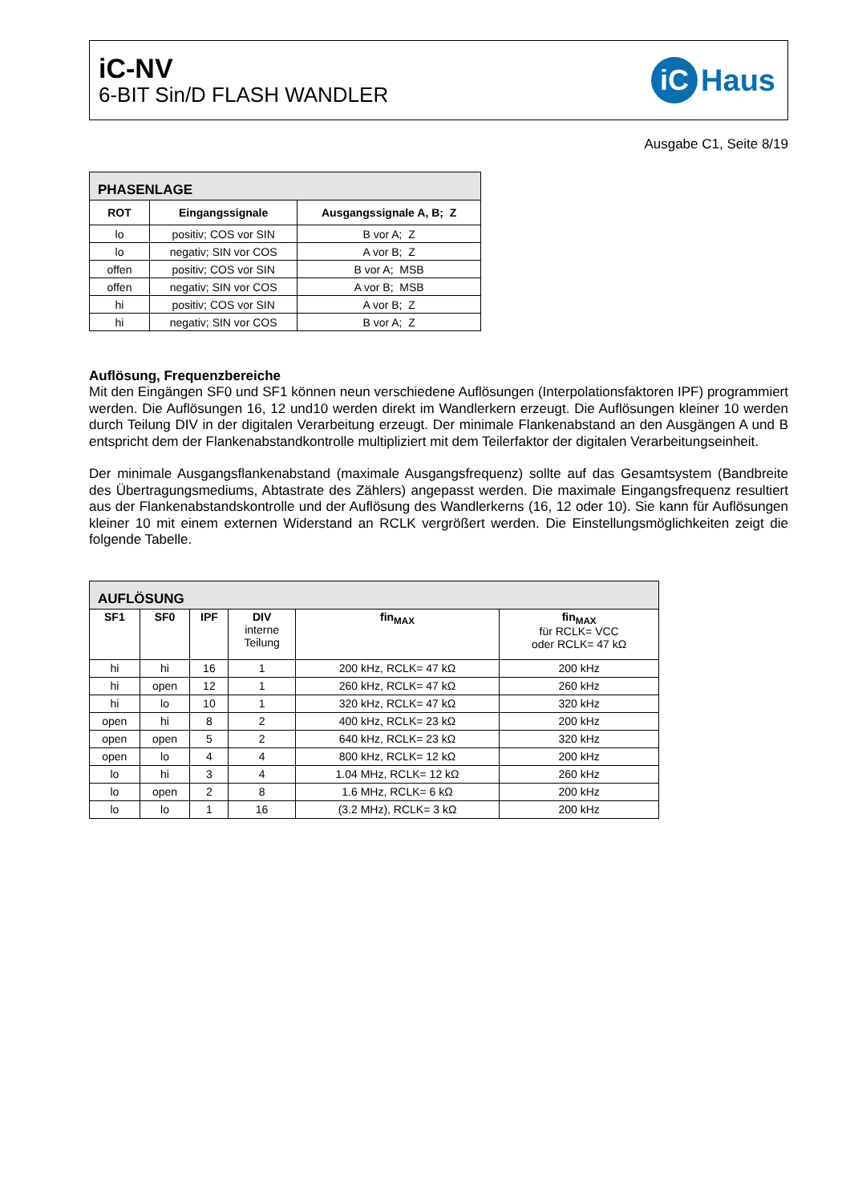iC-NV
6-BIT Sin/D FLASH WANDLER
iC Haus
Ausgabe C1, Seite 8/19
| PHASENLAGE | | |
| --- | --- | --- |
| ROT | Eingangssignale | Ausgangssignale A, B; Z |
| lo | positiv; COS vor SIN | B vor A; Z |
| lo | negativ; SIN vor COS | A vor B; Z |
| offen | positiv; COS vor SIN | B vor A; MSB |
| offen | negativ; SIN vor COS | A vor B; MSB |
| hi | positiv; COS vor SIN | A vor B; Z |
| hi | negativ; SIN vor COS | B vor A; Z |
Auflösung, Frequenzbereiche
Mit den Eingängen SF0 und SF1 können neun verschiedene Auflösungen (Interpolationsfaktoren IPF) programmiert werden. Die Auflösungen 16, 12 und10 werden direkt im Wandlerkern erzeugt. Die Auflösungen kleiner 10 werden durch Teilung DIV in der digitalen Verarbeitung erzeugt. Der minimale Flankenabstand an den Ausgängen A und B entspricht dem der Flankenabstandkontrolle multipliziert mit dem Teilerfaktor der digitalen Verarbeitungseinheit.
Der minimale Ausgangsflankenabstand (maximale Ausgangsfrequenz) sollte auf das Gesamtsystem (Bandbreite des Übertragungsmediums, Abtastrate des Zählers) angepasst werden. Die maximale Eingangsfrequenz resultiert aus der Flankenabstandskontrolle und der Auflösung des Wandlerkerns (16, 12 oder 10). Sie kann für Auflösungen kleiner 10 mit einem externen Widerstand an RCLK vergrößert werden. Die Einstellungsmöglichkeiten zeigt die folgende Tabelle.
| AUFLÖSUNG | | | | | |
| --- | --- | --- | --- | --- | --- |
| SF1 | SF0 | IPF | DIV interne Teilung | fin<sub>MAX</sub> | fin<sub>MAX</sub> für RCLK= VCC oder RCLK= 47 kΩ |
| hi | hi | 16 | 1 | 200 kHz, RCLK= 47 kΩ | 200 kHz |
| hi | open | 12 | 1 | 260 kHz, RCLK= 47 kΩ | 260 kHz |
| hi | lo | 10 | 1 | 320 kHz, RCLK= 47 kΩ | 320 kHz |
| open | hi | 8 | 2 | 400 kHz, RCLK= 23 kΩ | 200 kHz |
| open | open | 5 | 2 | 640 kHz, RCLK= 23 kΩ | 320 kHz |
| open | lo | 4 | 4 | 800 kHz, RCLK= 12 kΩ | 200 kHz |
| lo | hi | 3 | 4 | 1.04 MHz, RCLK= 12 kΩ | 260 kHz |
| lo | open | 2 | 8 | 1.6 MHz, RCLK= 6 kΩ | 200 kHz |
| lo | lo | 1 | 16 | (3.2 MHz), RCLK= 3 kΩ | 200 kHz |